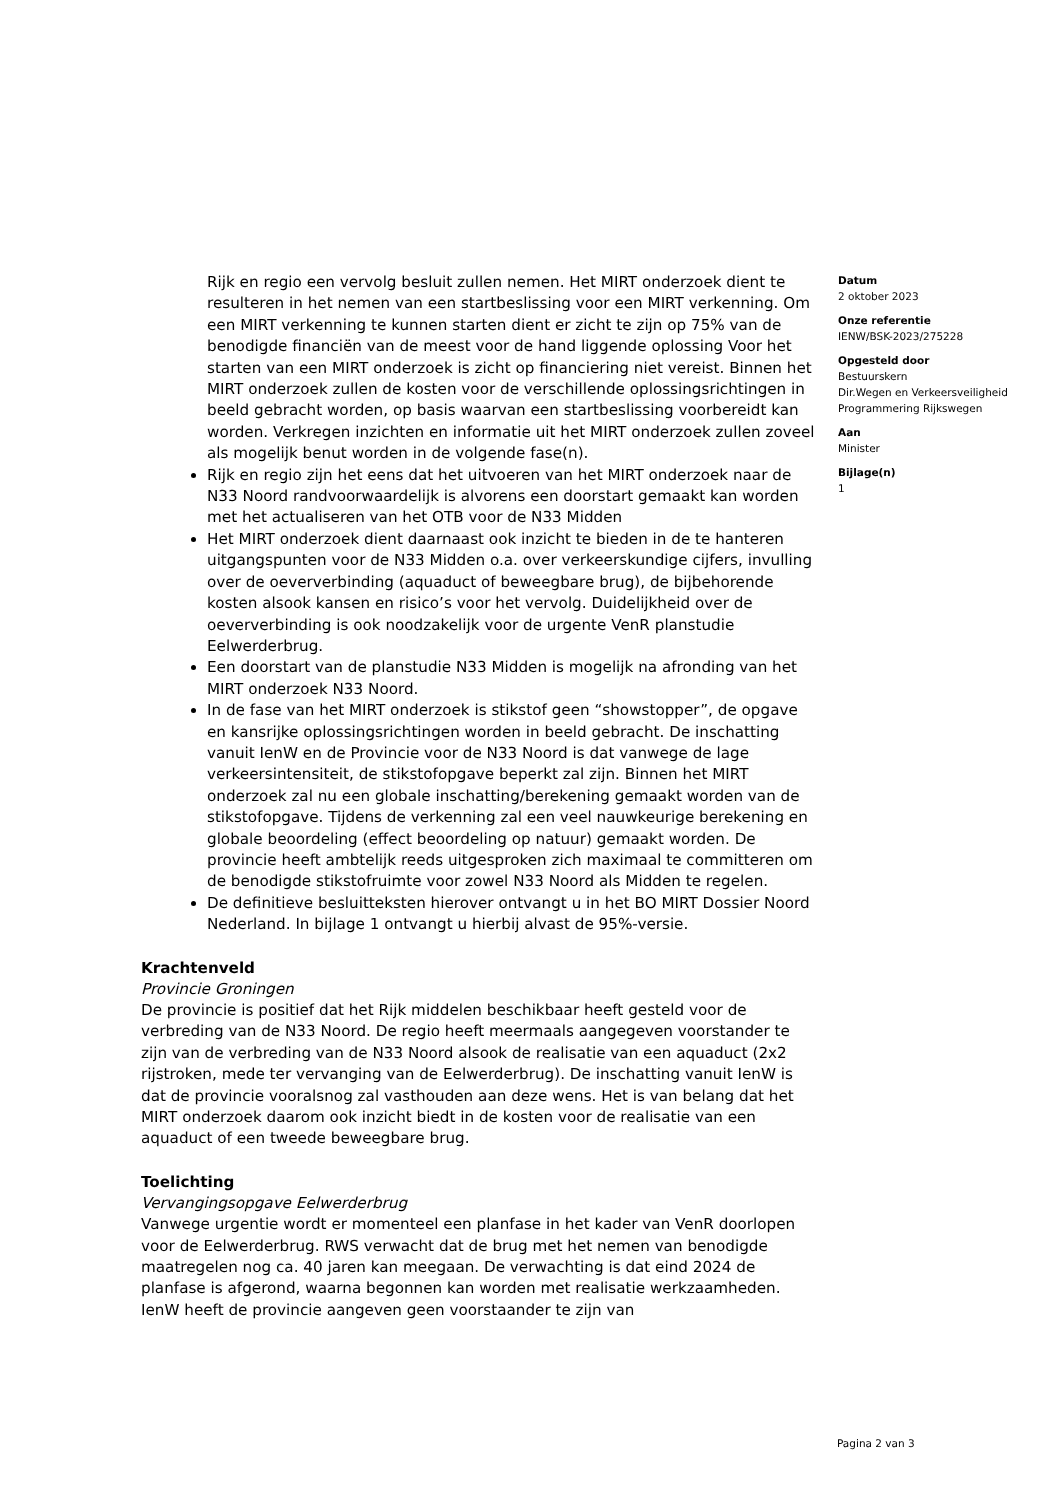Rijk en regio een vervolg besluit zullen nemen. Het MIRT onderzoek dient te resulteren in het nemen van een startbeslissing voor een MIRT verkenning. Om een MIRT verkenning te kunnen starten dient er zicht te zijn op 75% van de benodigde financiën van de meest voor de hand liggende oplossing Voor het starten van een MIRT onderzoek is zicht op financiering niet vereist. Binnen het MIRT onderzoek zullen de kosten voor de verschillende oplossingsrichtingen in beeld gebracht worden, op basis waarvan een startbeslissing voorbereidt kan worden. Verkregen inzichten en informatie uit het MIRT onderzoek zullen zoveel als mogelijk benut worden in de volgende fase(n).
Rijk en regio zijn het eens dat het uitvoeren van het MIRT onderzoek naar de N33 Noord randvoorwaardelijk is alvorens een doorstart gemaakt kan worden met het actualiseren van het OTB voor de N33 Midden
Het MIRT onderzoek dient daarnaast ook inzicht te bieden in de te hanteren uitgangspunten voor de N33 Midden o.a. over verkeerskundige cijfers, invulling over de oeververbinding (aquaduct of beweegbare brug), de bijbehorende kosten alsook kansen en risico’s voor het vervolg. Duidelijkheid over de oeververbinding is ook noodzakelijk voor de urgente VenR planstudie Eelwerderbrug.
Een doorstart van de planstudie N33 Midden is mogelijk na afronding van het MIRT onderzoek N33 Noord.
In de fase van het MIRT onderzoek is stikstof geen “showstopper”, de opgave en kansrijke oplossingsrichtingen worden in beeld gebracht. De inschatting vanuit IenW en de Provincie voor de N33 Noord is dat vanwege de lage verkeersintensiteit, de stikstofopgave beperkt zal zijn. Binnen het MIRT onderzoek zal nu een globale inschatting/berekening gemaakt worden van de stikstofopgave. Tijdens de verkenning zal een veel nauwkeurige berekening en globale beoordeling (effect beoordeling op natuur) gemaakt worden. De provincie heeft ambtelijk reeds uitgesproken zich maximaal te committeren om de benodigde stikstofruimte voor zowel N33 Noord als Midden te regelen.
De definitieve besluitteksten hierover ontvangt u in het BO MIRT Dossier Noord Nederland. In bijlage 1 ontvangt u hierbij alvast de 95%-versie.
Krachtenveld
Provincie Groningen
De provincie is positief dat het Rijk middelen beschikbaar heeft gesteld voor de verbreding van de N33 Noord. De regio heeft meermaals aangegeven voorstander te zijn van de verbreding van de N33 Noord alsook de realisatie van een aquaduct (2x2 rijstroken, mede ter vervanging van de Eelwerderbrug). De inschatting vanuit IenW is dat de provincie vooralsnog zal vasthouden aan deze wens. Het is van belang dat het MIRT onderzoek daarom ook inzicht biedt in de kosten voor de realisatie van een aquaduct of een tweede beweegbare brug.
Toelichting
Vervangingsopgave Eelwerderbrug
Vanwege urgentie wordt er momenteel een planfase in het kader van VenR doorlopen voor de Eelwerderbrug. RWS verwacht dat de brug met het nemen van benodigde maatregelen nog ca. 40 jaren kan meegaan. De verwachting is dat eind 2024 de planfase is afgerond, waarna begonnen kan worden met realisatie werkzaamheden. IenW heeft de provincie aangeven geen voorstaander te zijn van
Datum
2 oktober 2023
Onze referentie
IENW/BSK-2023/275228
Opgesteld door
Bestuurskern
Dir.Wegen en Verkeersveiligheid
Programmering Rijkswegen
Aan
Minister
Bijlage(n)
1
Pagina 2 van 3